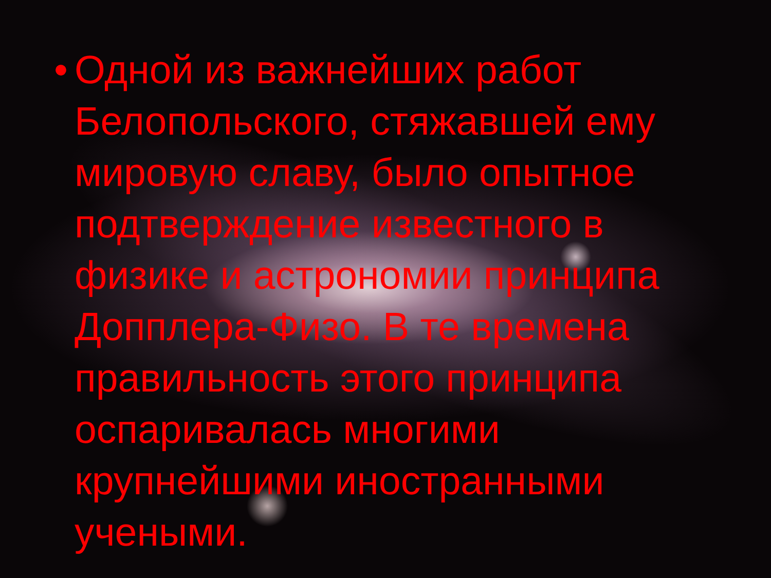• Одной из важнейших работ Белопольского, стяжавшей ему мировую славу, было опытное подтверждение известного в физике и астрономии принципа Допплера-Физо. В те времена правильность этого принципа оспаривалась многими крупнейшими иностранными учеными.